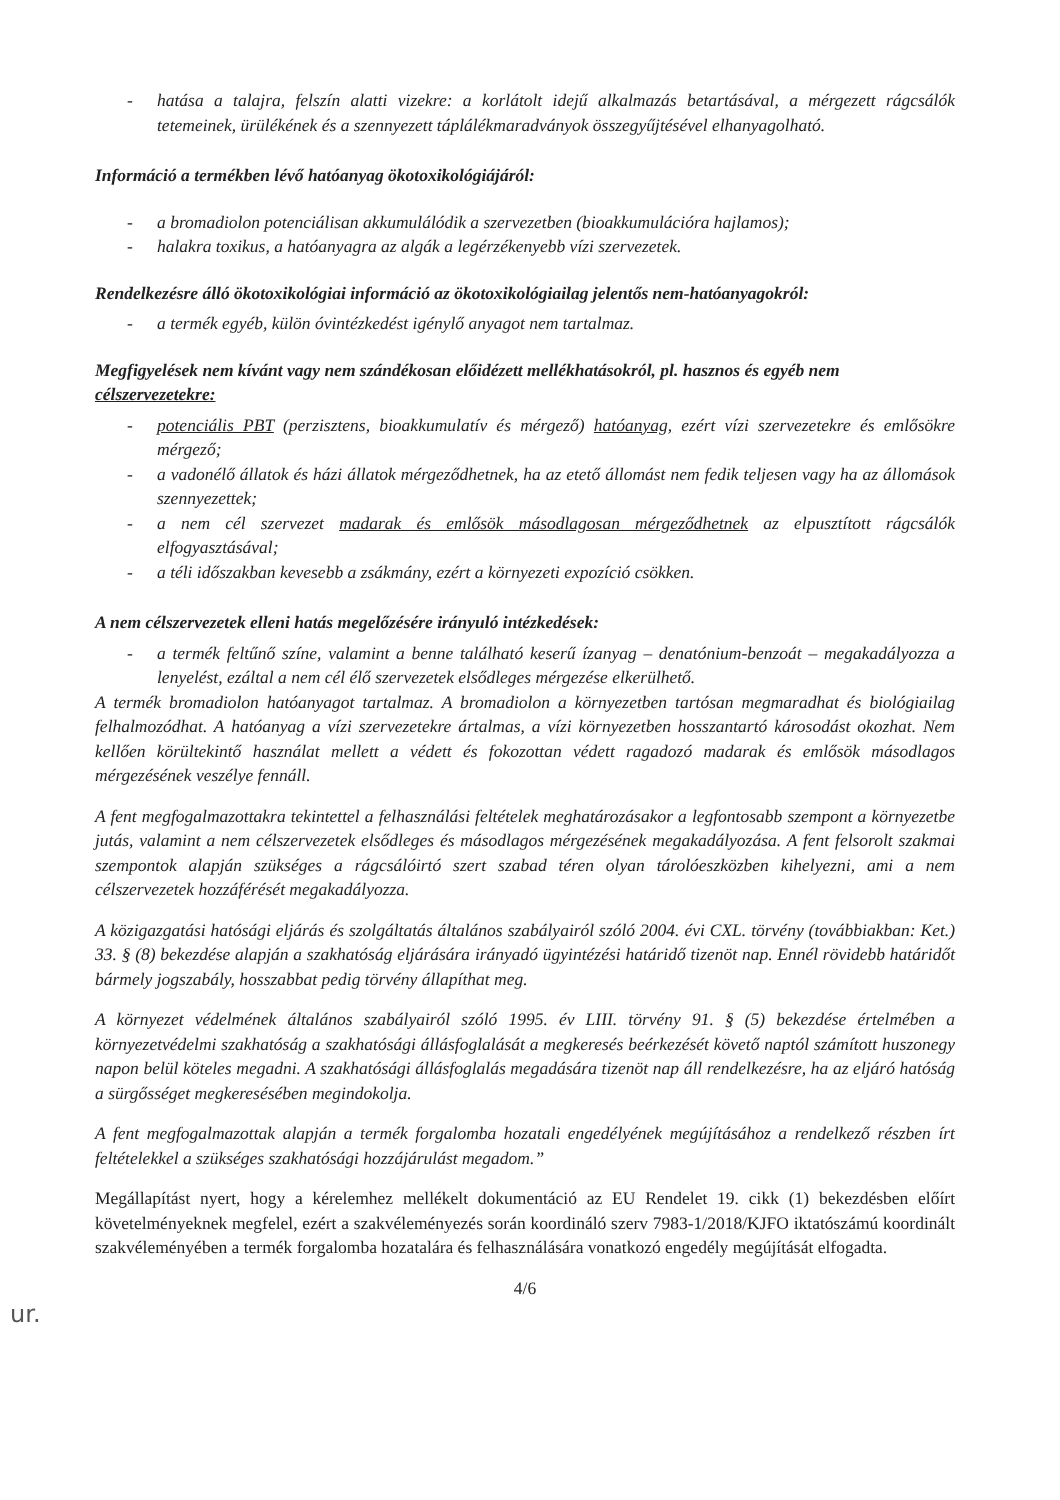- hatása a talajra, felszín alatti vizekre: a korlátolt idejű alkalmazás betartásával, a mérgezett rágcsálók tetemeinek, ürülékének és a szennyezett táplálékmaradványok összegyűjtésével elhanyagolható.
Információ a termékben lévő hatóanyag ökotoxikológiájáról:
- a bromadiolon potenciálisan akkumulálódik a szervezetben (bioakkumulációra hajlamos);
- halakra toxikus, a hatóanyagra az algák a legérzékenyebb vízi szervezetek.
Rendelkezésre álló ökotoxikológiai információ az ökotoxikológiailag jelentős nem-hatóanyagokról:
- a termék egyéb, külön óvintézkedést igénylő anyagot nem tartalmaz.
Megfigyelések nem kívánt vagy nem szándékosan előidézett mellékhatásokról, pl. hasznos és egyéb nem célszervezetekre:
- potenciális PBT (perzisztens, bioakkumulatív és mérgező) hatóanyag, ezért vízi szervezetekre és emlősökre mérgező;
- a vadonélő állatok és házi állatok mérgeződhetnek, ha az etető állomást nem fedik teljesen vagy ha az állomások szennyezettek;
- a nem cél szervezet madarak és emlősök másodlagosan mérgeződhetnek az elpusztított rágcsálók elfogyasztásával;
- a téli időszakban kevesebb a zsákmány, ezért a környezeti expozíció csökken.
A nem célszervezetek elleni hatás megelőzésére irányuló intézkedések:
- a termék feltűnő színe, valamint a benne található keserű ízanyag – denatónium-benzoát – megakadályozza a lenyelést, ezáltal a nem cél élő szervezetek elsődleges mérgezése elkerülhető.
A termék bromadiolon hatóanyagot tartalmaz. A bromadiolon a környezetben tartósan megmaradhat és biológiailag felhalmozódhat. A hatóanyag a vízi szervezetekre ártalmas, a vízi környezetben hosszantartó károsodást okozhat. Nem kellően körültekintő használat mellett a védett és fokozottan védett ragadozó madarak és emlősök másodlagos mérgezésének veszélye fennáll.
A fent megfogalmazottakra tekintettel a felhasználási feltételek meghatározásakor a legfontosabb szempont a környezetbe jutás, valamint a nem célszervezetek elsődleges és másodlagos mérgezésének megakadályozása. A fent felsorolt szakmai szempontok alapján szükséges a rágcsálóirtó szert szabad téren olyan tárolóeszközben kihelyezni, ami a nem célszervezetek hozzáférését megakadályozza.
A közigazgatási hatósági eljárás és szolgáltatás általános szabályairól szóló 2004. évi CXL. törvény (továbbiakban: Ket.) 33. § (8) bekezdése alapján a szakhatóság eljárására irányadó ügyintézési határidő tizenöt nap. Ennél rövidebb határidőt bármely jogszabály, hosszabbat pedig törvény állapíthat meg.
A környezet védelmének általános szabályairól szóló 1995. év LIII. törvény 91. § (5) bekezdése értelmében a környezetvédelmi szakhatóság a szakhatósági állásfoglalását a megkeresés beérkezését követő naptól számított huszonegy napon belül köteles megadni. A szakhatósági állásfoglalás megadására tizenöt nap áll rendelkezésre, ha az eljáró hatóság a sürgősséget megkeresésében megindokolja.
A fent megfogalmazottak alapján a termék forgalomba hozatali engedélyének megújításához a rendelkező részben írt feltételekkel a szükséges szakhatósági hozzájárulást megadom.”
Megállapítást nyert, hogy a kérelemhez mellékelt dokumentáció az EU Rendelet 19. cikk (1) bekezdésben előírt követelményeknek megfelel, ezért a szakvéleményezés során koordináló szerv 7983-1/2018/KJFO iktatószámú koordinált szakvéleményében a termék forgalomba hozatalára és felhasználására vonatkozó engedély megújítását elfogadta.
4/6
ur.